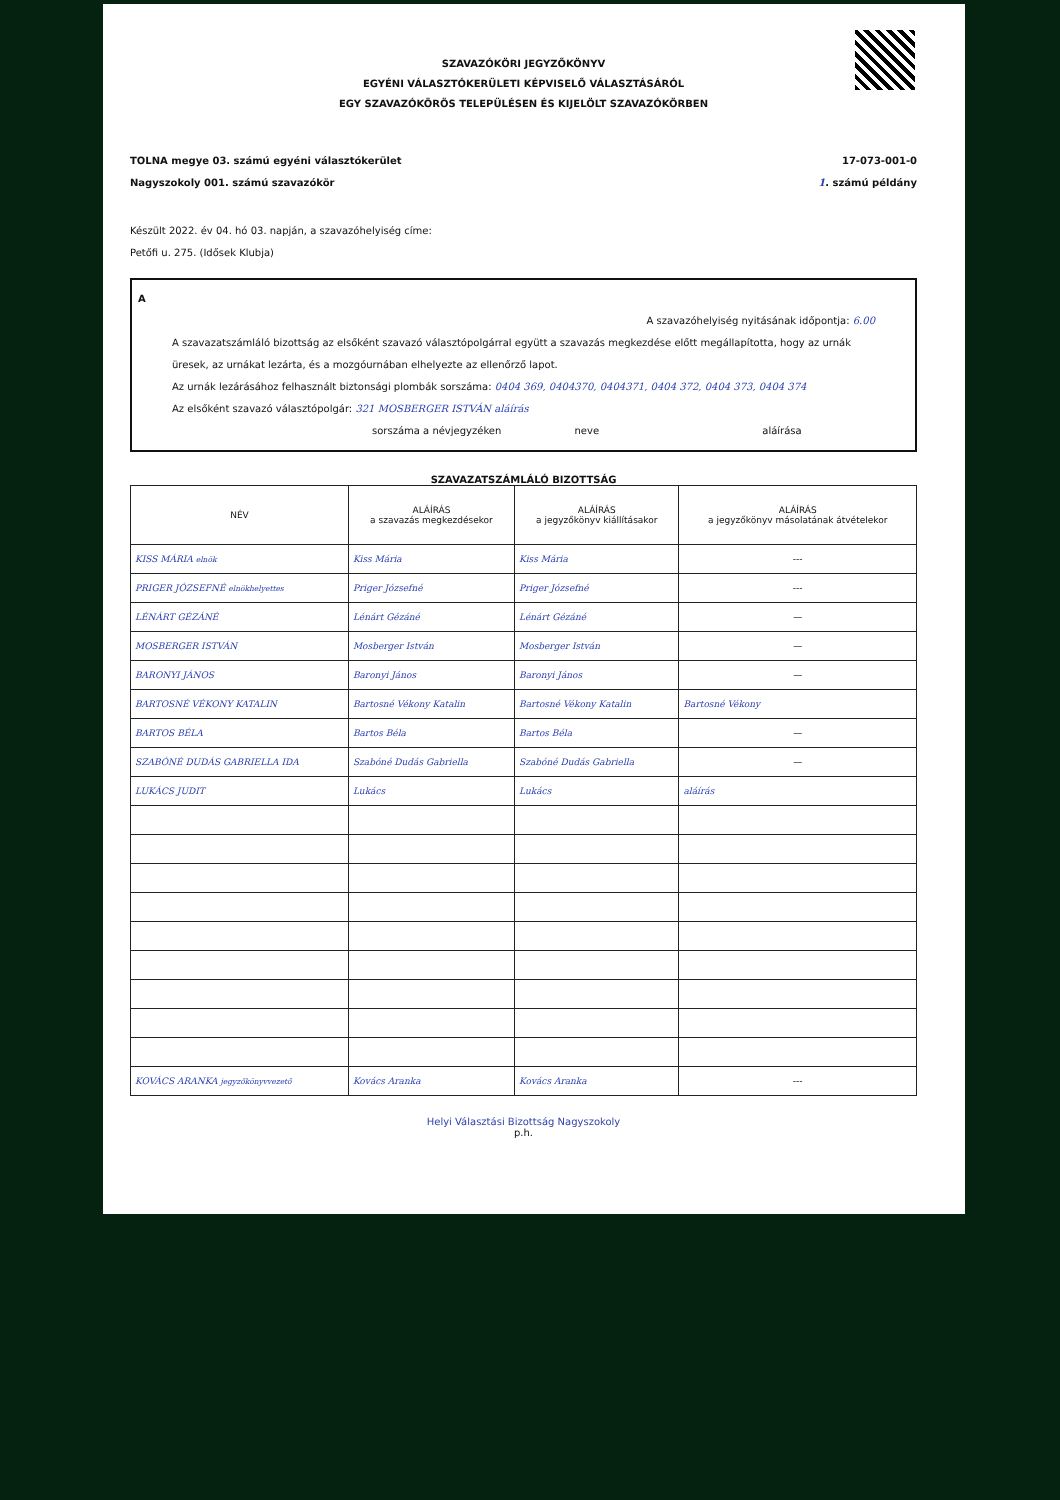SZAVAZÓKÖRI JEGYZŐKÖNYV
EGYÉNI VÁLASZTÓKERÜLETI KÉPVISELŐ VÁLASZTÁSÁRÓL
EGY SZAVAZÓKÖRÖS TELEPÜLÉSEN ÉS KIJELÖLT SZAVAZÓKÖRBEN
TOLNA megye 03. számú egyéni választókerület
Nagyszokoly 001. számú szavazókör
17-073-001-0
1. számú példány
Készült 2022. év 04. hó 03. napján, a szavazóhelyiség címe:
Petőfi u. 275. (Idősek Klubja)
A
A szavazóhelyiség nyitásának időpontja: 6.00
A szavazatszámláló bizottság az elsőként szavazó választópolgárral együtt a szavazás megkezdése előtt megállapította, hogy az urnák üresek, az urnákat lezárta, és a mozgóurnában elhelyezte az ellenőrző lapot.
Az urnák lezárásához felhasznált biztonsági plombák sorszáma: 0404 369, 0404370, 0404371, 0404 372, 0404 373, 0404 374
Az elsőként szavazó választópolgár: 321 MOSBERGER ISTVÁN aláírás
sorszáma a névjegyzéken neve aláírása
SZAVAZATSZÁMLÁLÓ BIZOTTSÁG
| NÉV | ALÁÍRÁS a szavazás megkezdésekor | ALÁÍRÁS a jegyzőkönyv kiállításakor | ALÁÍRÁS a jegyzőkönyv másolatának átvételekor |
| --- | --- | --- | --- |
| KISS MÁRIA elnök | Kiss Mária | Kiss Mária | --- |
| PRIGER JÓZSEFNÉ elnökhelyettes | Priger Józsefné | Priger Józsefné | --- |
| LÉNÁRT GÉZÁNÉ | Lénárt Gézáné | Lénárt Gézáné | — |
| MOSBERGER ISTVÁN | Mosberger István | Mosberger István | — |
| BARONYI JÁNOS | Baronyi János | Baronyi János | — |
| BARTOSNÉ VÉKONY KATALIN | Bartosné Vékony Katalin | Bartosné Vékony Katalin | Bartosné Vékony |
| BARTOS BÉLA | Bartos Béla | Bartos Béla | — |
| SZABÓNÉ DUDÁS GABRIELLA IDA | Szabóné Dudás Gabriella | Szabóné Dudás Gabriella | — |
| LUKÁCS JUDIT | Lukács | Lukács | aláírás |
| KOVÁCS ARANKA jegyzőkönyvvezető | Kovács Aranka | Kovács Aranka | --- |
Helyi Választási Bizottság Nagyszokoly
p.h.